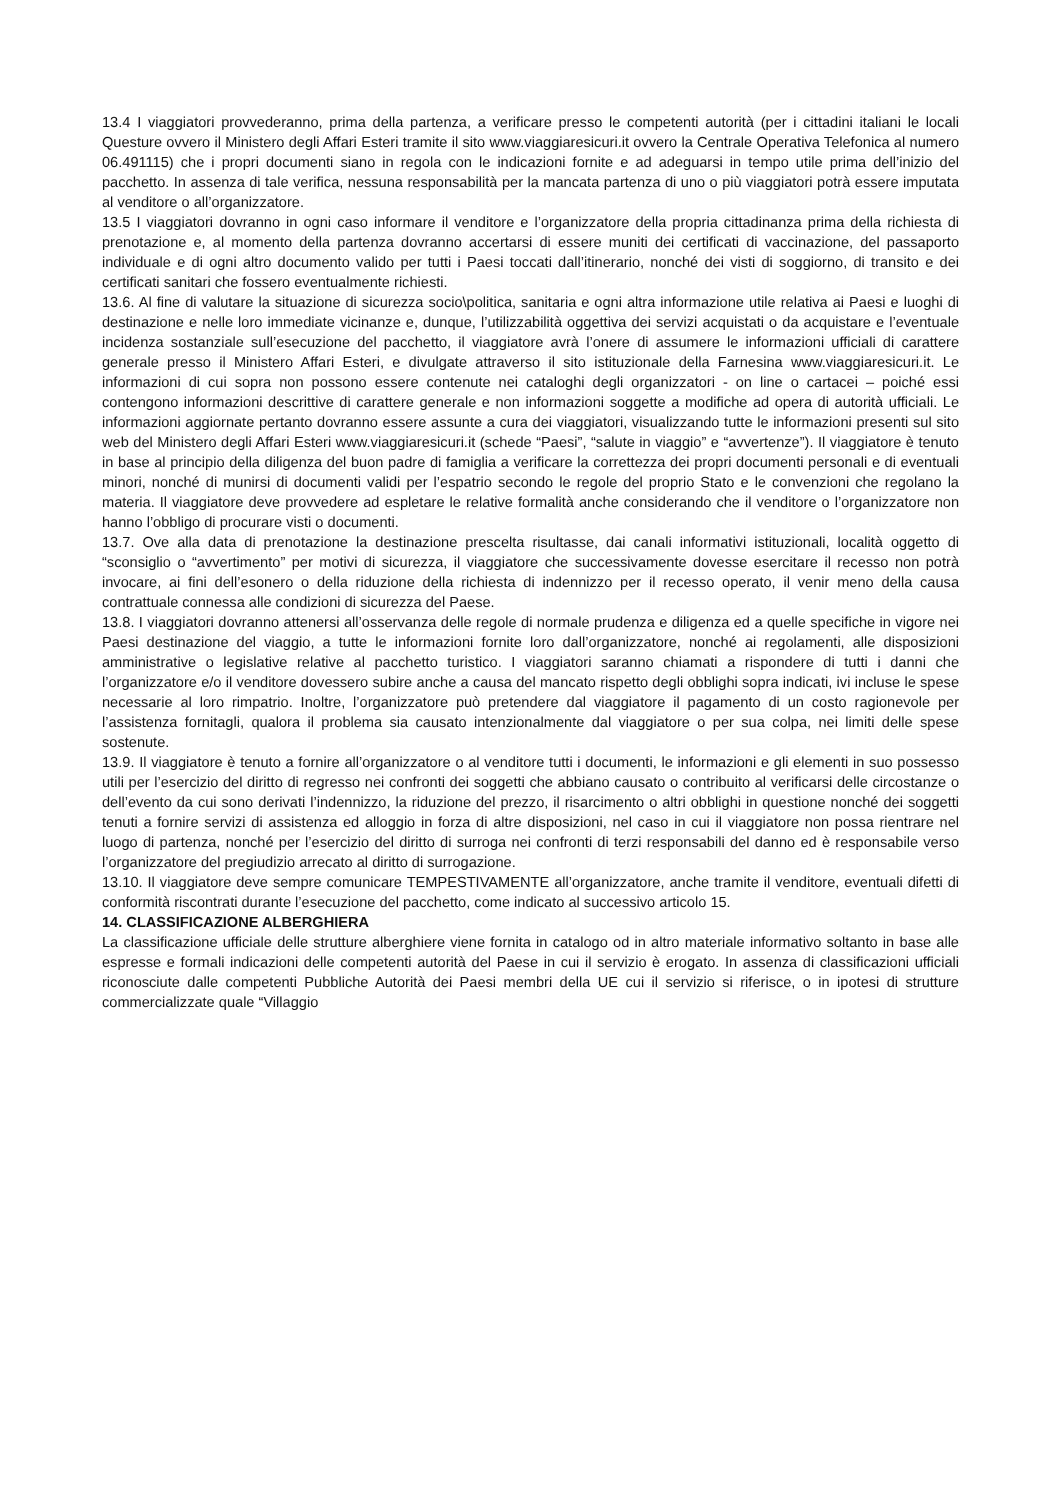13.4 I viaggiatori provvederanno, prima della partenza, a verificare presso le competenti autorità (per i cittadini italiani le locali Questure ovvero il Ministero degli Affari Esteri tramite il sito www.viaggiaresicuri.it ovvero la Centrale Operativa Telefonica al numero 06.491115) che i propri documenti siano in regola con le indicazioni fornite e ad adeguarsi in tempo utile prima dell’inizio del pacchetto. In assenza di tale verifica, nessuna responsabilità per la mancata partenza di uno o più viaggiatori potrà essere imputata al venditore o all’organizzatore.
13.5 I viaggiatori dovranno in ogni caso informare il venditore e l’organizzatore della propria cittadinanza prima della richiesta di prenotazione e, al momento della partenza dovranno accertarsi di essere muniti dei certificati di vaccinazione, del passaporto individuale e di ogni altro documento valido per tutti i Paesi toccati dall’itinerario, nonché dei visti di soggiorno, di transito e dei certificati sanitari che fossero eventualmente richiesti.
13.6. Al fine di valutare la situazione di sicurezza socio\politica, sanitaria e ogni altra informazione utile relativa ai Paesi e luoghi di destinazione e nelle loro immediate vicinanze e, dunque, l’utilizzabilità oggettiva dei servizi acquistati o da acquistare e l’eventuale incidenza sostanziale sull’esecuzione del pacchetto, il viaggiatore avrà l’onere di assumere le informazioni ufficiali di carattere generale presso il Ministero Affari Esteri, e divulgate attraverso il sito istituzionale della Farnesina www.viaggiaresicuri.it. Le informazioni di cui sopra non possono essere contenute nei cataloghi degli organizzatori - on line o cartacei – poiché essi contengono informazioni descrittive di carattere generale e non informazioni soggette a modifiche ad opera di autorità ufficiali. Le informazioni aggiornate pertanto dovranno essere assunte a cura dei viaggiatori, visualizzando tutte le informazioni presenti sul sito web del Ministero degli Affari Esteri www.viaggiaresicuri.it (schede “Paesi”, “salute in viaggio” e “avvertenze”). Il viaggiatore è tenuto in base al principio della diligenza del buon padre di famiglia a verificare la correttezza dei propri documenti personali e di eventuali minori, nonché di munirsi di documenti validi per l’espatrio secondo le regole del proprio Stato e le convenzioni che regolano la materia. Il viaggiatore deve provvedere ad espletare le relative formalità anche considerando che il venditore o l’organizzatore non hanno l’obbligo di procurare visti o documenti.
13.7. Ove alla data di prenotazione la destinazione prescelta risultasse, dai canali informativi istituzionali, località oggetto di “sconsiglio o “avvertimento” per motivi di sicurezza, il viaggiatore che successivamente dovesse esercitare il recesso non potrà invocare, ai fini dell’esonero o della riduzione della richiesta di indennizzo per il recesso operato, il venir meno della causa contrattuale connessa alle condizioni di sicurezza del Paese.
13.8. I viaggiatori dovranno attenersi all’osservanza delle regole di normale prudenza e diligenza ed a quelle specifiche in vigore nei Paesi destinazione del viaggio, a tutte le informazioni fornite loro dall’organizzatore, nonché ai regolamenti, alle disposizioni amministrative o legislative relative al pacchetto turistico. I viaggiatori saranno chiamati a rispondere di tutti i danni che l’organizzatore e/o il venditore dovessero subire anche a causa del mancato rispetto degli obblighi sopra indicati, ivi incluse le spese necessarie al loro rimpatrio. Inoltre, l’organizzatore può pretendere dal viaggiatore il pagamento di un costo ragionevole per l’assistenza fornitagli, qualora il problema sia causato intenzionalmente dal viaggiatore o per sua colpa, nei limiti delle spese sostenute.
13.9. Il viaggiatore è tenuto a fornire all’organizzatore o al venditore tutti i documenti, le informazioni e gli elementi in suo possesso utili per l’esercizio del diritto di regresso nei confronti dei soggetti che abbiano causato o contribuito al verificarsi delle circostanze o dell’evento da cui sono derivati l’indennizzo, la riduzione del prezzo, il risarcimento o altri obblighi in questione nonché dei soggetti tenuti a fornire servizi di assistenza ed alloggio in forza di altre disposizioni, nel caso in cui il viaggiatore non possa rientrare nel luogo di partenza, nonché per l’esercizio del diritto di surroga nei confronti di terzi responsabili del danno ed è responsabile verso l’organizzatore del pregiudizio arrecato al diritto di surrogazione.
13.10. Il viaggiatore deve sempre comunicare TEMPESTIVAMENTE all’organizzatore, anche tramite il venditore, eventuali difetti di conformità riscontrati durante l’esecuzione del pacchetto, come indicato al successivo articolo 15.
14. CLASSIFICAZIONE ALBERGHIERA
La classificazione ufficiale delle strutture alberghiere viene fornita in catalogo od in altro materiale informativo soltanto in base alle espresse e formali indicazioni delle competenti autorità del Paese in cui il servizio è erogato. In assenza di classificazioni ufficiali riconosciute dalle competenti Pubbliche Autorità dei Paesi membri della UE cui il servizio si riferisce, o in ipotesi di strutture commercializzate quale “Villaggio